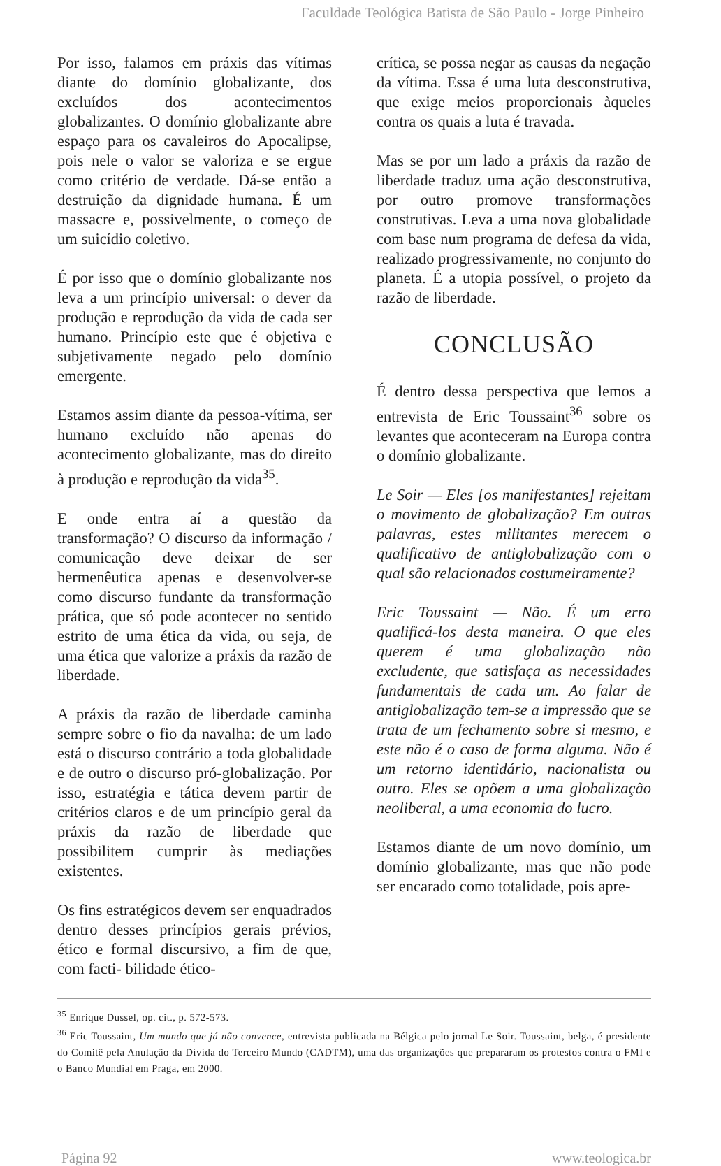Faculdade Teológica Batista de São Paulo - Jorge Pinheiro
Por isso, falamos em práxis das vítimas diante do domínio globalizante, dos excluídos dos acontecimentos globalizantes. O domínio globalizante abre espaço para os cavaleiros do Apocalipse, pois nele o valor se valoriza e se ergue como critério de verdade. Dá-se então a destruição da dignidade humana. É um massacre e, possivelmente, o começo de um suicídio coletivo.
É por isso que o domínio globalizante nos leva a um princípio universal: o dever da produção e reprodução da vida de cada ser humano. Princípio este que é objetiva e subjetivamente negado pelo domínio emergente.
Estamos assim diante da pessoa-vítima, ser humano excluído não apenas do acontecimento globalizante, mas do direito à produção e reprodução da vida<sup>35</sup>.
E onde entra aí a questão da transformação? O discurso da informação / comunicação deve deixar de ser hermenêutica apenas e desenvolver-se como discurso fundante da transformação prática, que só pode acontecer no sentido estrito de uma ética da vida, ou seja, de uma ética que valorize a práxis da razão de liberdade.
A práxis da razão de liberdade caminha sempre sobre o fio da navalha: de um lado está o discurso contrário a toda globalidade e de outro o discurso pró-globalização. Por isso, estratégia e tática devem partir de critérios claros e de um princípio geral da práxis da razão de liberdade que possibilitem cumprir às mediações existentes.
Os fins estratégicos devem ser enquadrados dentro desses princípios gerais prévios, ético e formal discursivo, a fim de que, com facti- bilidade ético-
crítica, se possa negar as causas da negação da vítima. Essa é uma luta desconstrutiva, que exige meios proporcionais àqueles contra os quais a luta é travada.
Mas se por um lado a práxis da razão de liberdade traduz uma ação desconstrutiva, por outro promove transformações construtivas. Leva a uma nova globalidade com base num programa de defesa da vida, realizado progressivamente, no conjunto do planeta. É a utopia possível, o projeto da razão de liberdade.
CONCLUSÃO
É dentro dessa perspectiva que lemos a entrevista de Eric Toussaint<sup>36</sup> sobre os levantes que aconteceram na Europa contra o domínio globalizante.
Le Soir — Eles [os manifestantes] rejeitam o movimento de globalização? Em outras palavras, estes militantes merecem o qualificativo de antiglobalização com o qual são relacionados costumeiramente?
Eric Toussaint — Não. É um erro qualificá-los desta maneira. O que eles querem é uma globalização não excludente, que satisfaça as necessidades fundamentais de cada um. Ao falar de antiglobalização tem-se a impressão que se trata de um fechamento sobre si mesmo, e este não é o caso de forma alguma. Não é um retorno identidário, nacionalista ou outro. Eles se opõem a uma globalização neoliberal, a uma economia do lucro.
Estamos diante de um novo domínio, um domínio globalizante, mas que não pode ser encarado como totalidade, pois apre-
<sup>35</sup> Enrique Dussel, op. cit., p. 572-573.
<sup>36</sup> Eric Toussaint, Um mundo que já não convence, entrevista publicada na Bélgica pelo jornal Le Soir. Toussaint, belga, é presidente do Comitê pela Anulação da Dívida do Terceiro Mundo (CADTM), uma das organizações que prepararam os protestos contra o FMI e o Banco Mundial em Praga, em 2000.
Página 92 www.teologica.br